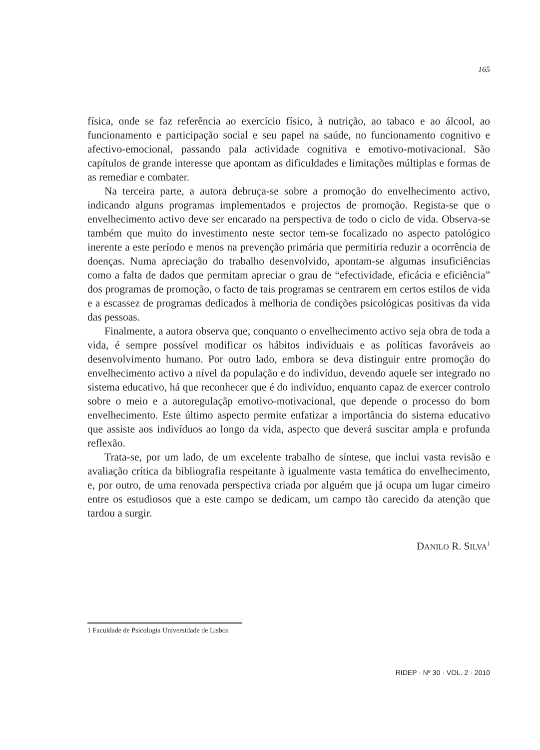165
física, onde se faz referência ao exercício físico, à nutrição, ao tabaco e ao álcool, ao funcionamento e participação social e seu papel na saúde, no funcionamento cognitivo e afectivo-emocional, passando pala actividade cognitiva e emotivo-motivacional. São capítulos de grande interesse que apontam as dificuldades e limitações múltiplas e formas de as remediar e combater.
Na terceira parte, a autora debruça-se sobre a promoção do envelhecimento activo, indicando alguns programas implementados e projectos de promoção. Regista-se que o envelhecimento activo deve ser encarado na perspectiva de todo o ciclo de vida. Observa-se também que muito do investimento neste sector tem-se focalizado no aspecto patológico inerente a este período e menos na prevenção primária que permitiria reduzir a ocorrência de doenças. Numa apreciação do trabalho desenvolvido, apontam-se algumas insuficiências como a falta de dados que permitam apreciar o grau de “efectividade, eficácia e eficiência” dos programas de promoção, o facto de tais programas se centrarem em certos estilos de vida e a escassez de programas dedicados à melhoria de condições psicológicas positivas da vida das pessoas.
Finalmente, a autora observa que, conquanto o envelhecimento activo seja obra de toda a vida, é sempre possível modificar os hábitos individuais e as políticas favoráveis ao desenvolvimento humano. Por outro lado, embora se deva distinguir entre promoção do envelhecimento activo a nível da população e do indivíduo, devendo aquele ser integrado no sistema educativo, há que reconhecer que é do indivíduo, enquanto capaz de exercer controlo sobre o meio e a autoregulaçãp emotivo-motivacional, que depende o processo do bom envelhecimento. Este último aspecto permite enfatizar a importância do sistema educativo que assiste aos indivíduos ao longo da vida, aspecto que deverá suscitar ampla e profunda reflexão.
Trata-se, por um lado, de um excelente trabalho de síntese, que inclui vasta revisão e avaliação crítica da bibliografia respeitante à igualmente vasta temática do envelhecimento, e, por outro, de uma renovada perspectiva criada por alguém que já ocupa um lugar cimeiro entre os estudiosos que a este campo se dedicam, um campo tão carecido da atenção que tardou a surgir.
DANILO R. SILVA<sup>1</sup>
1 Faculdade de Psicologia Universidade de Lisboa
RIDEP · Nº 30 · VOL. 2 · 2010